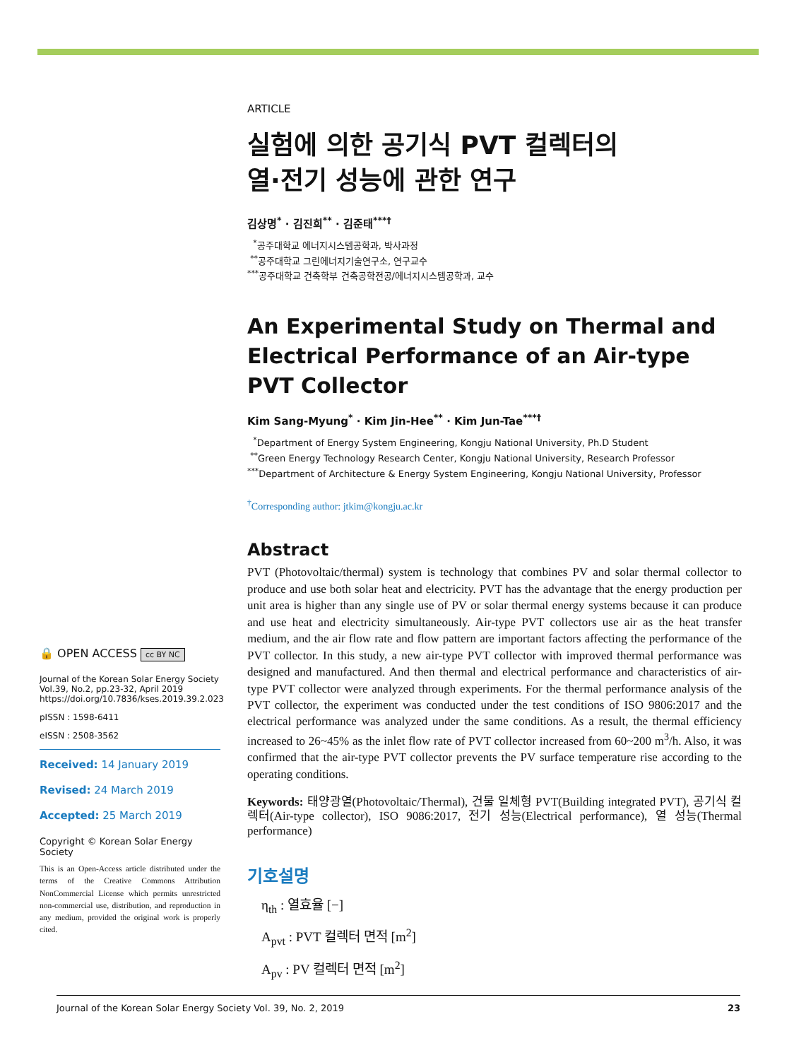🔒 OPEN ACCESS cc BY NC
Journal of the Korean Solar Energy Society
Vol.39, No.2, pp.23-32, April 2019
https://doi.org/10.7836/kses.2019.39.2.023
pISSN : 1598-6411
eISSN : 2508-3562
Received: 14 January 2019
Revised: 24 March 2019
Accepted: 25 March 2019
Copyright © Korean Solar Energy Society
This is an Open-Access article distributed under the terms of the Creative Commons Attribution NonCommercial License which permits unrestricted non-commercial use, distribution, and reproduction in any medium, provided the original work is properly cited.
ARTICLE
실험에 의한 공기식 PVT 컬렉터의
열·전기 성능에 관한 연구
김상명<sup>*</sup> · 김진희<sup>**</sup> · 김준태<sup>***†</sup>
<sup>*</sup> 공주대학교 에너지시스템공학과, 박사과정
<sup>**</sup> 공주대학교 그린에너지기술연구소, 연구교수
<sup>***</sup> 공주대학교 건축학부 건축공학전공/에너지시스템공학과, 교수
An Experimental Study on Thermal and
Electrical Performance of an Air-type PVT Collector
Kim Sang-Myung<sup>*</sup> · Kim Jin-Hee<sup>**</sup> · Kim Jun-Tae<sup>***†</sup>
<sup>*</sup> Department of Energy System Engineering, Kongju National University, Ph.D Student
<sup>**</sup> Green Energy Technology Research Center, Kongju National University, Research Professor
<sup>***</sup> Department of Architecture & Energy System Engineering, Kongju National University, Professor
<sup>†</sup> Corresponding author: jtkim@kongju.ac.kr
Abstract
PVT (Photovoltaic/thermal) system is technology that combines PV and solar thermal collector to produce and use both solar heat and electricity. PVT has the advantage that the energy production per unit area is higher than any single use of PV or solar thermal energy systems because it can produce and use heat and electricity simultaneously. Air-type PVT collectors use air as the heat transfer medium, and the air flow rate and flow pattern are important factors affecting the performance of the PVT collector. In this study, a new air-type PVT collector with improved thermal performance was designed and manufactured. And then thermal and electrical performance and characteristics of air-type PVT collector were analyzed through experiments. For the thermal performance analysis of the PVT collector, the experiment was conducted under the test conditions of ISO 9806:2017 and the electrical performance was analyzed under the same conditions. As a result, the thermal efficiency increased to 26~45% as the inlet flow rate of PVT collector increased from 60~200 m<sup>3</sup>/h. Also, it was confirmed that the air-type PVT collector prevents the PV surface temperature rise according to the operating conditions.
Keywords: 태양광열(Photovoltaic/Thermal), 건물 일체형 PVT(Building integrated PVT), 공기식 컬렉터(Air-type collector), ISO 9086:2017, 전기 성능(Electrical performance), 열 성능(Thermal performance)
기호설명
η<sub>th</sub> : 열효율 [−]
A<sub>pvt</sub> : PVT 컬렉터 면적 [m<sup>2</sup>]
A<sub>pv</sub> : PV 컬렉터 면적 [m<sup>2</sup>]
Journal of the Korean Solar Energy Society Vol. 39, No. 2, 2019 23